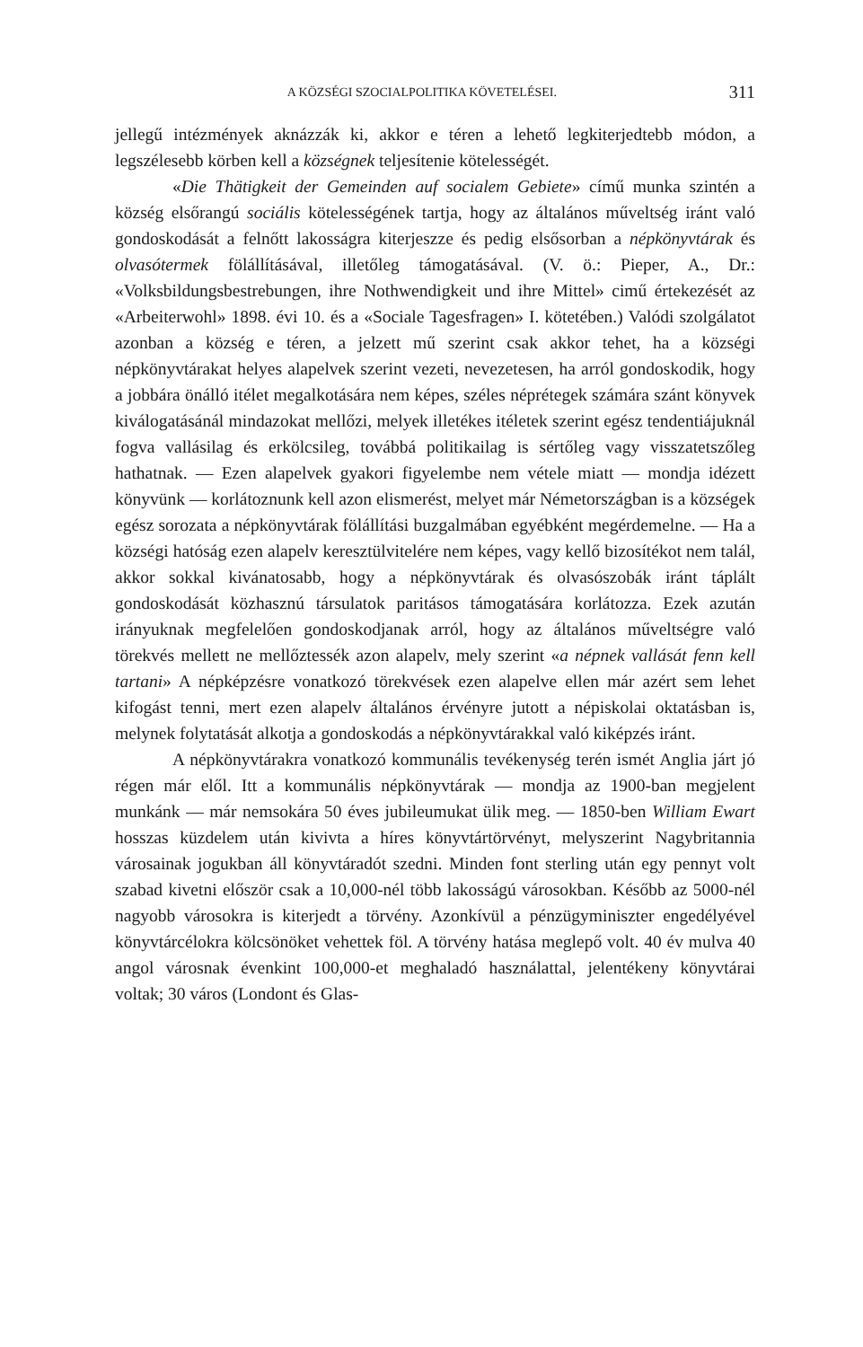A KÖZSÉGI SZOCIALPOLITIKA KÖVETELÉSEI. 311
jellegű intézmények aknázzák ki, akkor e téren a lehető legkiterjedtebb módon, a legszélesebb körben kell a községnek teljesítenie kötelességét.
«Die Thätigkeit der Gemeinden auf socialem Gebiete» című munka szintén a község elsőrangú sociális kötelességének tartja, hogy az általános műveltség iránt való gondoskodását a felnőtt lakosságra kiterjeszze és pedig elsősorban a népkönyvtárak és olvasótermek fölállításával, illetőleg támogatásával. (V. ö.: Pieper, A., Dr.: «Volksbildungsbestrebungen, ihre Nothwendigkeit und ihre Mittel» cimű értekezését az «Arbeiterwohl» 1898. évi 10. és a «Sociale Tagesfragen» I. kötetében.) Valódi szolgálatot azonban a község e téren, a jelzett mű szerint csak akkor tehet, ha a községi népkönyvtárakat helyes alapelvek szerint vezeti, nevezetesen, ha arról gondoskodik, hogy a jobbára önálló itélet megalkotására nem képes, széles néprétegek számára szánt könyvek kiválogatásánál mindazokat mellőzi, melyek illetékes itéletek szerint egész tendentiájuknál fogva vallásilag és erkölcsileg, továbbá politikailag is sértőleg vagy visszatetszőleg hathatnak. — Ezen alapelvek gyakori figyelembe nem vétele miatt — mondja idézett könyvünk — korlátoznunk kell azon elismerést, melyet már Németországban is a községek egész sorozata a népkönyvtárak fölállítási buzgalmában egyébként megérdemelne. — Ha a községi hatóság ezen alapelv keresztülvitelére nem képes, vagy kellő bizosítékot nem talál, akkor sokkal kivánatosabb, hogy a népkönyvtárak és olvasószobák iránt táplált gondoskodását közhasznú társulatok paritásos támogatására korlátozza. Ezek azután irányuknak megfelelően gondoskodjanak arról, hogy az általános műveltségre való törekvés mellett ne mellőztessék azon alapelv, mely szerint «a népnek vallását fenn kell tartani» A népképzésre vonatkozó törekvések ezen alapelve ellen már azért sem lehet kifogást tenni, mert ezen alapelv általános érvényre jutott a népiskolai oktatásban is, melynek folytatását alkotja a gondoskodás a népkönyvtárakkal való kiképzés iránt.
A népkönyvtárakra vonatkozó kommunális tevékenység terén ismét Anglia járt jó régen már elől. Itt a kommunális népkönyvtárak — mondja az 1900-ban megjelent munkánk — már nemsokára 50 éves jubileumukat ülik meg. — 1850-ben William Ewart hosszas küzdelem után kivivta a híres könyvtártörvényt, melyszerint Nagybritannia városainak jogukban áll könyvtáradót szedni. Minden font sterling után egy pennyt volt szabad kivetni először csak a 10,000-nél több lakosságú városokban. Később az 5000-nél nagyobb városokra is kiterjedt a törvény. Azonkívül a pénzügyminiszter engedélyével könyvtárcélokra kölcsönöket vehettek föl. A törvény hatása meglepő volt. 40 év mulva 40 angol városnak évenkint 100,000-et meghaladó használattal, jelentékeny könyvtárai voltak; 30 város (Londont és Glas-